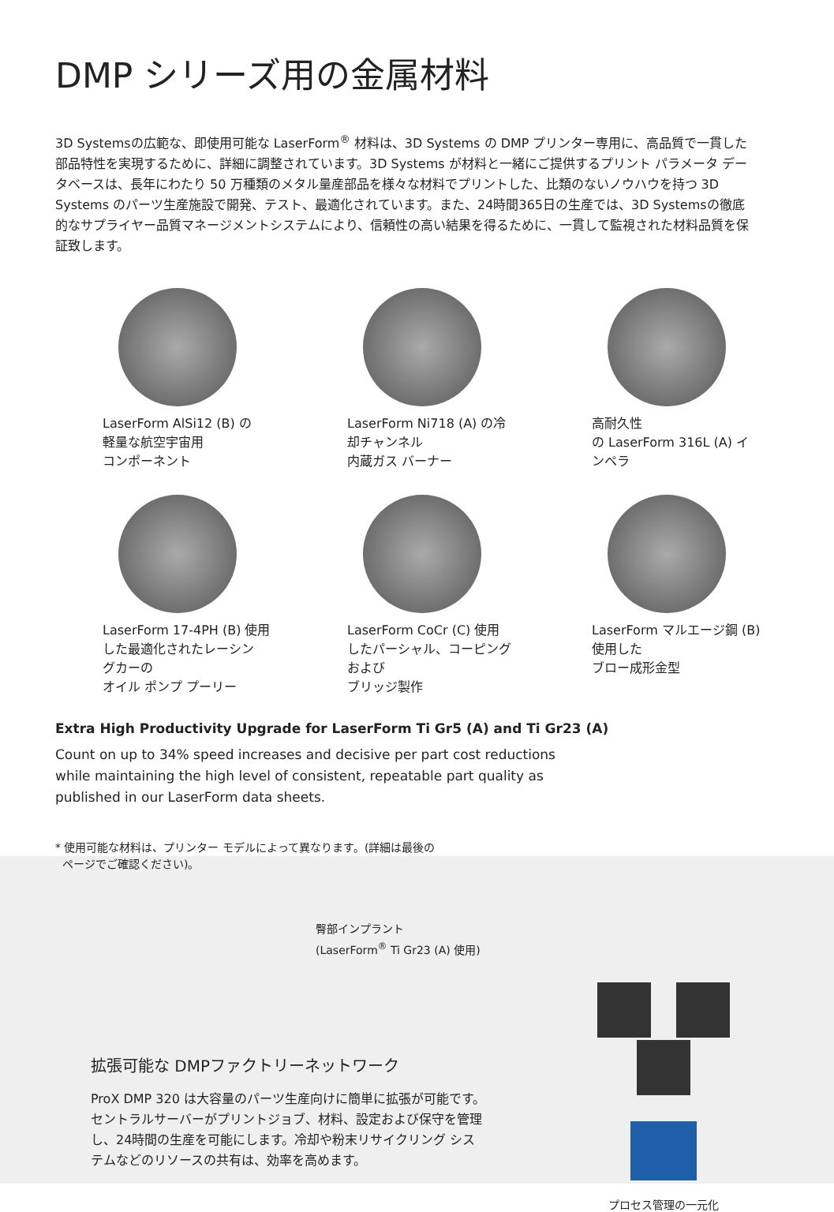DMP シリーズ用の金属材料
3D Systemsの広範な、即使用可能な LaserForm<sup>®</sup> 材料は、3D Systems の DMP プリンター専用に、高品質で一貫した部品特性を実現するために、詳細に調整されています。3D Systems が材料と一緒にご提供するプリント パラメータ データベースは、長年にわたり 50 万種類のメタル量産部品を様々な材料でプリントした、比類のないノウハウを持つ 3D Systems のパーツ生産施設で開発、テスト、最適化されています。また、24時間365日の生産では、3D Systemsの徹底的なサプライヤー品質マネージメントシステムにより、信頼性の高い結果を得るために、一貫して監視された材料品質を保証致します。
LaserForm AlSi12 (B) の
軽量な航空宇宙用
コンポーネント
LaserForm Ni718 (A) の冷
却チャンネル
内蔵ガス バーナー
高耐久性
の LaserForm 316L (A) イ
ンペラ
LaserForm 17-4PH (B) 使用
した最適化されたレーシン
グカーの
オイル ポンプ プーリー
LaserForm CoCr (C) 使用
したパーシャル、コーピング
および
ブリッジ製作
LaserForm マルエージ鋼 (B)
使用した
ブロー成形金型
Extra High Productivity Upgrade for LaserForm Ti Gr5 (A) and Ti Gr23 (A)
Count on up to 34% speed increases and decisive per part cost reductions while maintaining the high level of consistent, repeatable part quality as published in our LaserForm data sheets.
* 使用可能な材料は、プリンター モデルによって異なります。(詳細は最後の
ページでご確認ください)。
臀部インプラント
(LaserForm<sup>®</sup> Ti Gr23 (A) 使用)
拡張可能な DMPファクトリーネットワーク
ProX DMP 320 は大容量のパーツ生産向けに簡単に拡張が可能です。セントラルサーバーがプリントジョブ、材料、設定および保守を管理し、24時間の生産を可能にします。冷却や粉末リサイクリング システムなどのリソースの共有は、効率を高めます。
プロセス管理の一元化